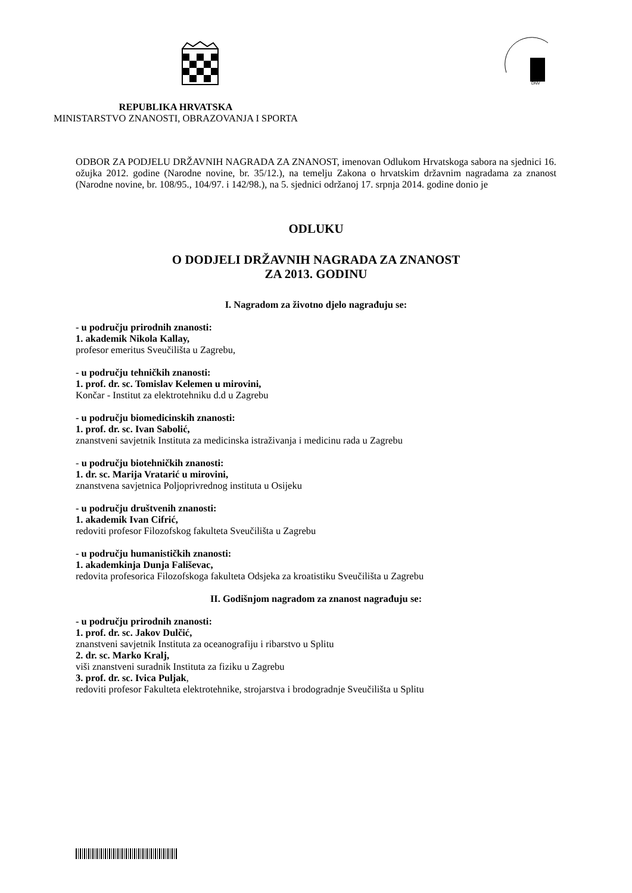DNV
REPUBLIKA HRVATSKA
MINISTARSTVO ZNANOSTI, OBRAZOVANJA I SPORTA
ODBOR ZA PODJELU DRŽAVNIH NAGRADA ZA ZNANOST, imenovan Odlukom Hrvatskoga sabora na sjednici 16. ožujka 2012. godine (Narodne novine, br. 35/12.), na temelju Zakona o hrvatskim državnim nagradama za znanost (Narodne novine, br. 108/95., 104/97. i 142/98.), na 5. sjednici održanoj 17. srpnja 2014. godine donio je
ODLUKU
O DODJELI DRŽAVNIH NAGRADA ZA ZNANOST
ZA 2013. GODINU
I. Nagradom za životno djelo nagrađuju se:
- u području prirodnih znanosti:
1. akademik Nikola Kallay,
profesor emeritus Sveučilišta u Zagrebu,
- u području tehničkih znanosti:
1. prof. dr. sc. Tomislav Kelemen u mirovini,
Končar - Institut za elektrotehniku d.d u Zagrebu
- u području biomedicinskih znanosti:
1. prof. dr. sc. Ivan Sabolić,
znanstveni savjetnik Instituta za medicinska istraživanja i medicinu rada u Zagrebu
- u području biotehničkih znanosti:
1. dr. sc. Marija Vratarić u mirovini,
znanstvena savjetnica Poljoprivrednog instituta u Osijeku
- u području društvenih znanosti:
1. akademik Ivan Cifrić,
redoviti profesor Filozofskog fakulteta Sveučilišta u Zagrebu
- u području humanističkih znanosti:
1. akademkinja Dunja Fališevac,
redovita profesorica Filozofskoga fakulteta Odsjeka za kroatistiku Sveučilišta u Zagrebu
II. Godišnjom nagradom za znanost nagrađuju se:
- u području prirodnih znanosti:
1. prof. dr. sc. Jakov Dulčić,
znanstveni savjetnik Instituta za oceanografiju i ribarstvo u Splitu
2. dr. sc. Marko Kralj,
viši znanstveni suradnik Instituta za fiziku u Zagrebu
3. prof. dr. sc. Ivica Puljak,
redoviti profesor Fakulteta elektrotehnike, strojarstva i brodogradnje Sveučilišta u Splitu